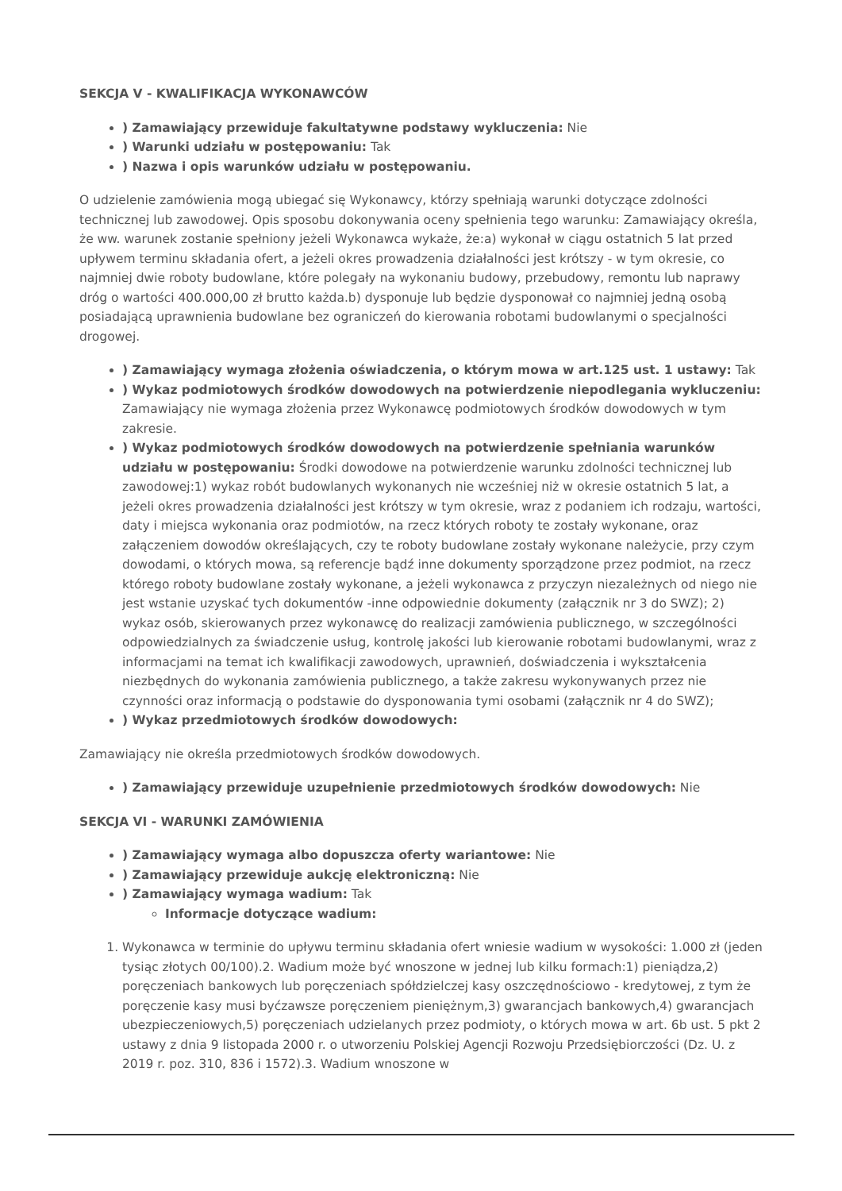SEKCJA V - KWALIFIKACJA WYKONAWCÓW
) Zamawiający przewiduje fakultatywne podstawy wykluczenia: Nie
) Warunki udziału w postępowaniu: Tak
) Nazwa i opis warunków udziału w postępowaniu.
O udzielenie zamówienia mogą ubiegać się Wykonawcy, którzy spełniają warunki dotyczące zdolności technicznej lub zawodowej. Opis sposobu dokonywania oceny spełnienia tego warunku: Zamawiający określa, że ww. warunek zostanie spełniony jeżeli Wykonawca wykaże, że:a) wykonał w ciągu ostatnich 5 lat przed upływem terminu składania ofert, a jeżeli okres prowadzenia działalności jest krótszy - w tym okresie, co najmniej dwie roboty budowlane, które polegały na wykonaniu budowy, przebudowy, remontu lub naprawy dróg o wartości 400.000,00 zł brutto każda.b) dysponuje lub będzie dysponował co najmniej jedną osobą posiadającą uprawnienia budowlane bez ograniczeń do kierowania robotami budowlanymi o specjalności drogowej.
) Zamawiający wymaga złożenia oświadczenia, o którym mowa w art.125 ust. 1 ustawy: Tak
) Wykaz podmiotowych środków dowodowych na potwierdzenie niepodlegania wykluczeniu: Zamawiający nie wymaga złożenia przez Wykonawcę podmiotowych środków dowodowych w tym zakresie.
) Wykaz podmiotowych środków dowodowych na potwierdzenie spełniania warunków udziału w postępowaniu: Środki dowodowe na potwierdzenie warunku zdolności technicznej lub zawodowej:1) wykaz robót budowlanych wykonanych nie wcześniej niż w okresie ostatnich 5 lat, a jeżeli okres prowadzenia działalności jest krótszy w tym okresie, wraz z podaniem ich rodzaju, wartości, daty i miejsca wykonania oraz podmiotów, na rzecz których roboty te zostały wykonane, oraz załączeniem dowodów określających, czy te roboty budowlane zostały wykonane należycie, przy czym dowodami, o których mowa, są referencje bądź inne dokumenty sporządzone przez podmiot, na rzecz którego roboty budowlane zostały wykonane, a jeżeli wykonawca z przyczyn niezależnych od niego nie jest wstanie uzyskać tych dokumentów -inne odpowiednie dokumenty (załącznik nr 3 do SWZ); 2) wykaz osób, skierowanych przez wykonawcę do realizacji zamówienia publicznego, w szczególności odpowiedzialnych za świadczenie usług, kontrolę jakości lub kierowanie robotami budowlanymi, wraz z informacjami na temat ich kwalifikacji zawodowych, uprawnień, doświadczenia i wykształcenia niezbędnych do wykonania zamówienia publicznego, a także zakresu wykonywanych przez nie czynności oraz informacją o podstawie do dysponowania tymi osobami (załącznik nr 4 do SWZ);
) Wykaz przedmiotowych środków dowodowych:
Zamawiający nie określa przedmiotowych środków dowodowych.
) Zamawiający przewiduje uzupełnienie przedmiotowych środków dowodowych: Nie
SEKCJA VI - WARUNKI ZAMÓWIENIA
) Zamawiający wymaga albo dopuszcza oferty wariantowe: Nie
) Zamawiający przewiduje aukcję elektroniczną: Nie
) Zamawiający wymaga wadium: Tak
Informacje dotyczące wadium:
1. Wykonawca w terminie do upływu terminu składania ofert wniesie wadium w wysokości: 1.000 zł (jeden tysiąc złotych 00/100).2. Wadium może być wnoszone w jednej lub kilku formach:1) pieniądza,2) poręczeniach bankowych lub poręczeniach spółdzielczej kasy oszczędnościowo - kredytowej, z tym że poręczenie kasy musi byćzawsze poręczeniem pieniężnym,3) gwarancjach bankowych,4) gwarancjach ubezpieczeniowych,5) poręczeniach udzielanych przez podmioty, o których mowa w art. 6b ust. 5 pkt 2 ustawy z dnia 9 listopada 2000 r. o utworzeniu Polskiej Agencji Rozwoju Przedsiębiorczości (Dz. U. z 2019 r. poz. 310, 836 i 1572).3. Wadium wnoszone w